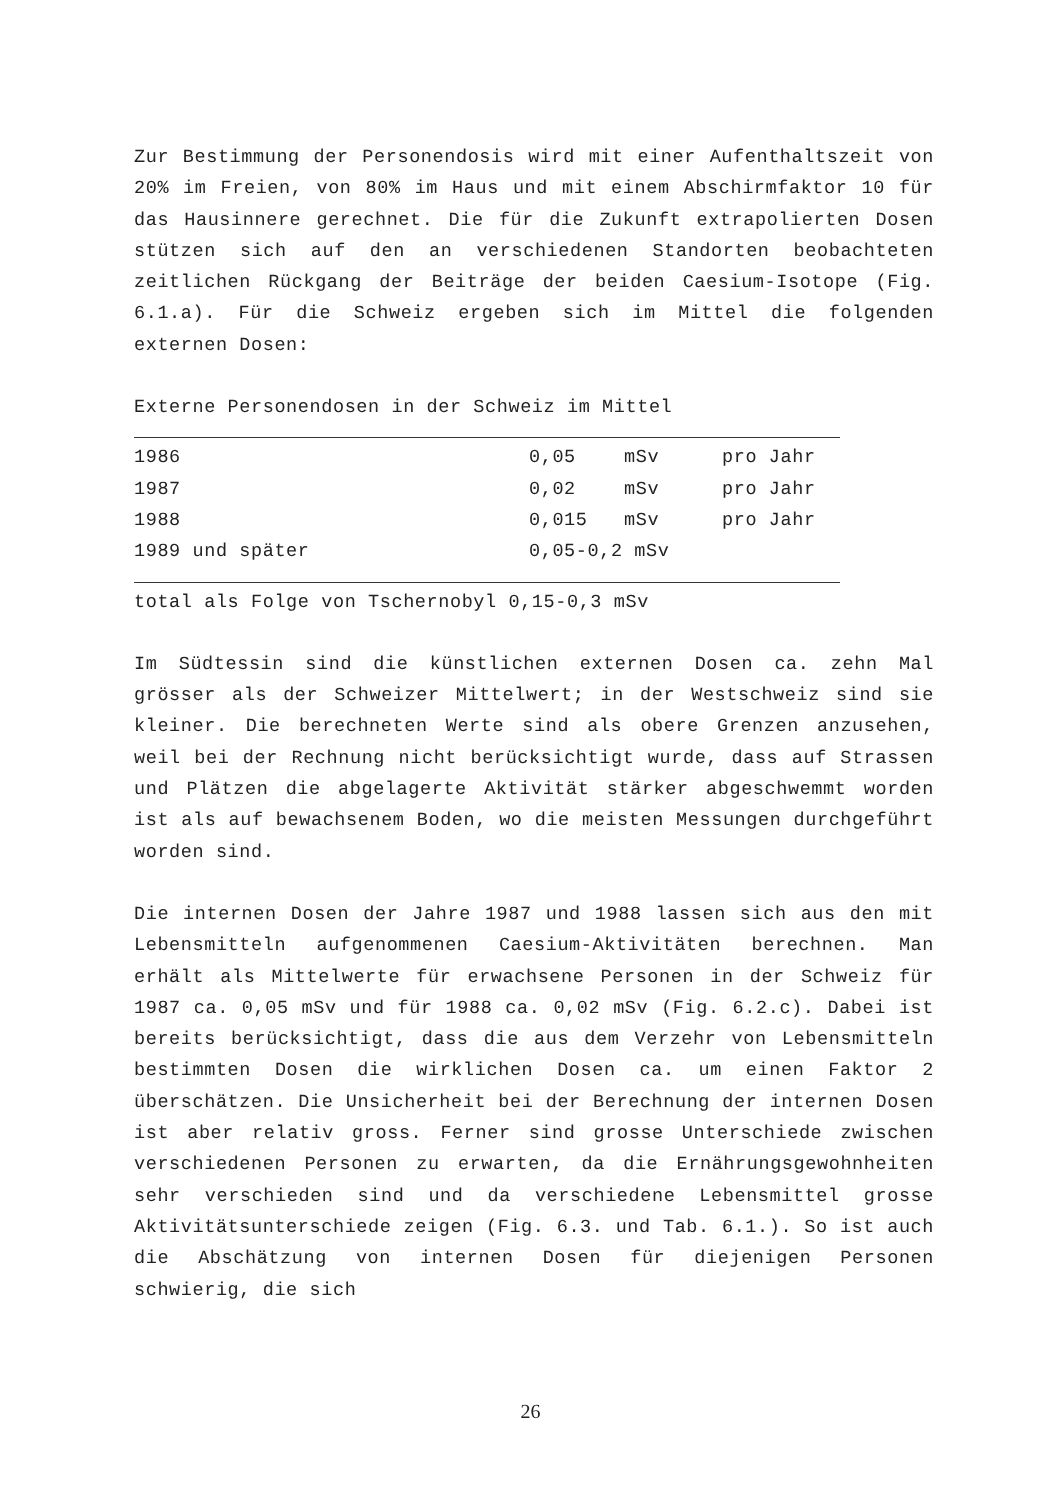Zur Bestimmung der Personendosis wird mit einer Aufenthaltszeit von 20% im Freien, von 80% im Haus und mit einem Abschirmfaktor 10 für das Hausinnere gerechnet. Die für die Zukunft extrapolierten Dosen stützen sich auf den an verschiedenen Standorten beobachteten zeitlichen Rückgang der Beiträge der beiden Caesium-Isotope (Fig. 6.1.a). Für die Schweiz ergeben sich im Mittel die folgenden externen Dosen:
Externe Personendosen in der Schweiz im Mittel
| 1986 | 0,05 | mSv | pro Jahr |
| 1987 | 0,02 | mSv | pro Jahr |
| 1988 | 0,015 | mSv | pro Jahr |
| 1989 und später | 0,05-0,2 mSv | | |
total als Folge von Tschernobyl 0,15-0,3 mSv
Im Südtessin sind die künstlichen externen Dosen ca. zehn Mal grösser als der Schweizer Mittelwert; in der Westschweiz sind sie kleiner. Die berechneten Werte sind als obere Grenzen anzusehen, weil bei der Rechnung nicht berücksichtigt wurde, dass auf Strassen und Plätzen die abgelagerte Aktivität stärker abgeschwemmt worden ist als auf bewachsenem Boden, wo die meisten Messungen durchgeführt worden sind.
Die internen Dosen der Jahre 1987 und 1988 lassen sich aus den mit Lebensmitteln aufgenommenen Caesium-Aktivitäten berechnen. Man erhält als Mittelwerte für erwachsene Personen in der Schweiz für 1987 ca. 0,05 mSv und für 1988 ca. 0,02 mSv (Fig. 6.2.c). Dabei ist bereits berücksichtigt, dass die aus dem Verzehr von Lebensmitteln bestimmten Dosen die wirklichen Dosen ca. um einen Faktor 2 überschätzen. Die Unsicherheit bei der Berechnung der internen Dosen ist aber relativ gross. Ferner sind grosse Unterschiede zwischen verschiedenen Personen zu erwarten, da die Ernährungsgewohnheiten sehr verschieden sind und da verschiedene Lebensmittel grosse Aktivitätsunterschiede zeigen (Fig. 6.3. und Tab. 6.1.). So ist auch die Abschätzung von internen Dosen für diejenigen Personen schwierig, die sich
26